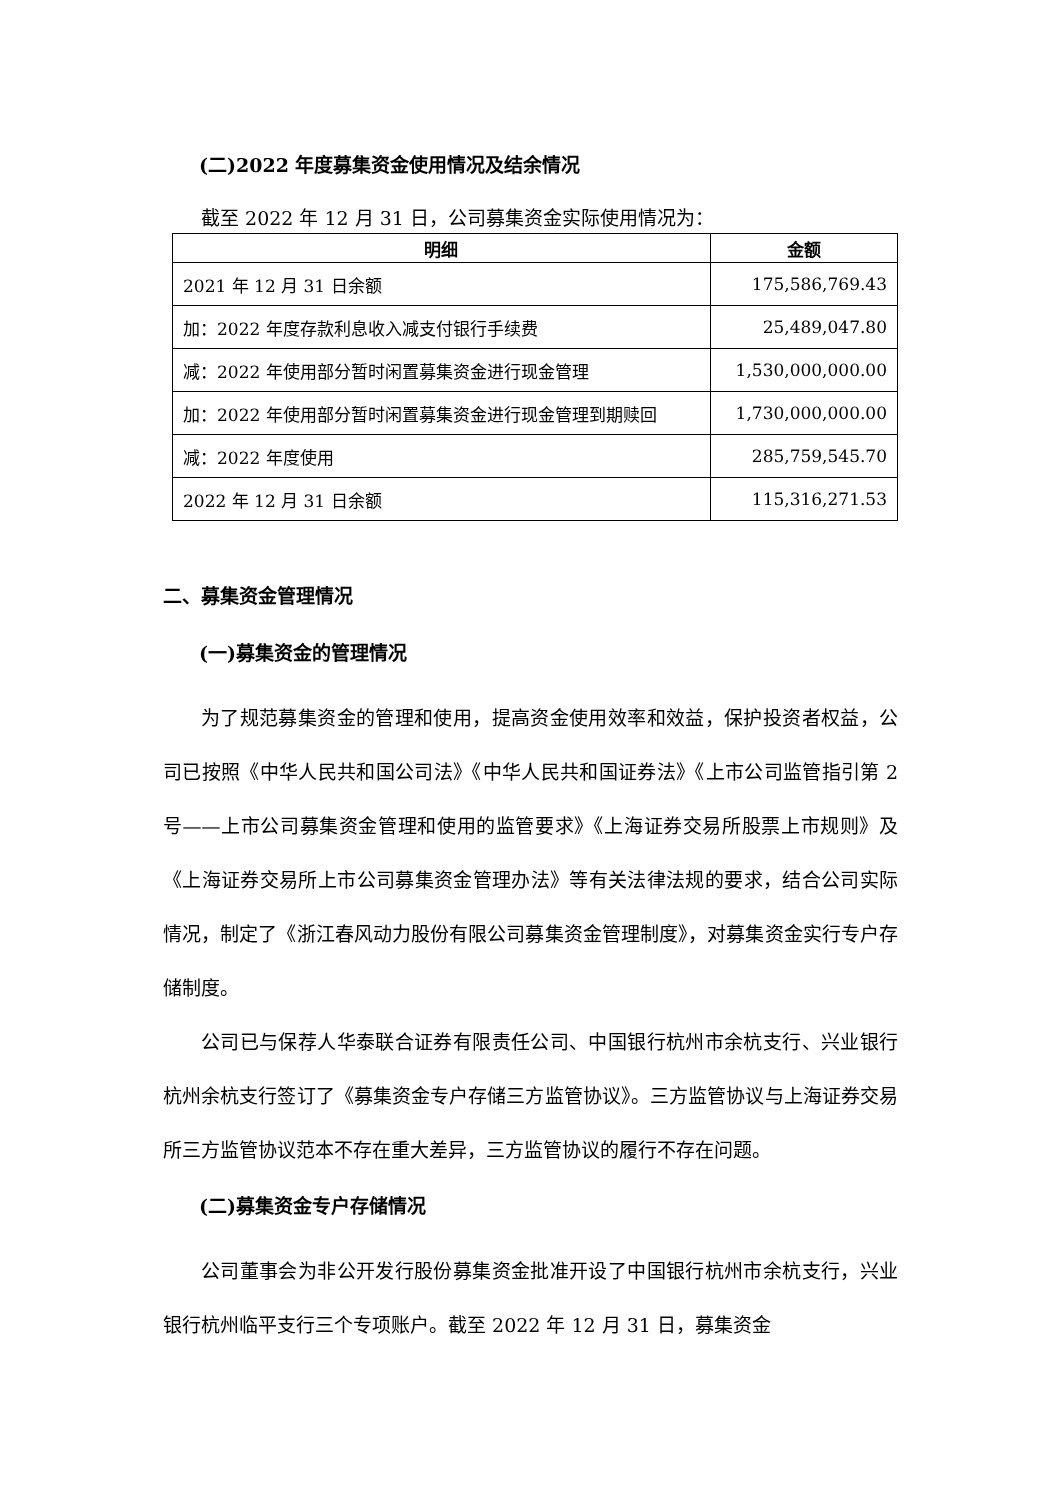(二)2022 年度募集资金使用情况及结余情况
截至 2022 年 12 月 31 日，公司募集资金实际使用情况为：
| 明细 | 金额 |
| --- | --- |
| 2021 年 12 月 31 日余额 | 175,586,769.43 |
| 加：2022 年度存款利息收入减支付银行手续费 | 25,489,047.80 |
| 减：2022 年使用部分暂时闲置募集资金进行现金管理 | 1,530,000,000.00 |
| 加：2022 年使用部分暂时闲置募集资金进行现金管理到期赎回 | 1,730,000,000.00 |
| 减：2022 年度使用 | 285,759,545.70 |
| 2022 年 12 月 31 日余额 | 115,316,271.53 |
二、募集资金管理情况
(一)募集资金的管理情况
为了规范募集资金的管理和使用，提高资金使用效率和效益，保护投资者权益，公司已按照《中华人民共和国公司法》《中华人民共和国证券法》《上市公司监管指引第 2 号——上市公司募集资金管理和使用的监管要求》《上海证券交易所股票上市规则》及《上海证券交易所上市公司募集资金管理办法》等有关法律法规的要求，结合公司实际情况，制定了《浙江春风动力股份有限公司募集资金管理制度》，对募集资金实行专户存储制度。
公司已与保荐人华泰联合证券有限责任公司、中国银行杭州市余杭支行、兴业银行杭州余杭支行签订了《募集资金专户存储三方监管协议》。三方监管协议与上海证券交易所三方监管协议范本不存在重大差异，三方监管协议的履行不存在问题。
(二)募集资金专户存储情况
公司董事会为非公开发行股份募集资金批准开设了中国银行杭州市余杭支行，兴业银行杭州临平支行三个专项账户。截至 2022 年 12 月 31 日，募集资金